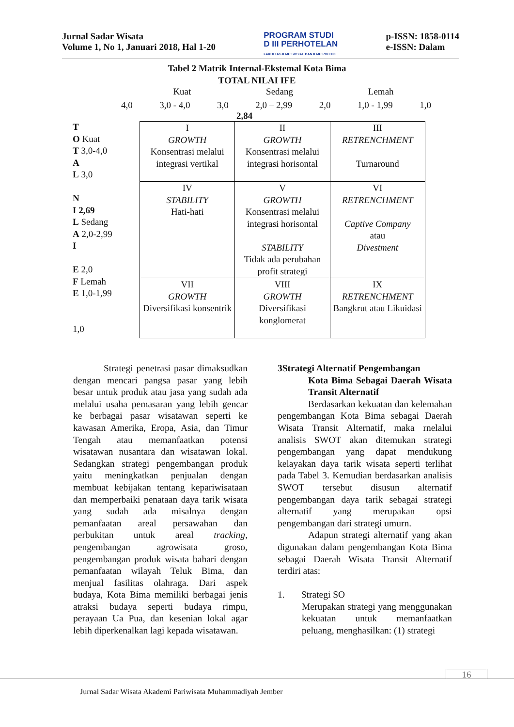Jurnal Sadar Wisata
Volume 1, No 1, Januari 2018, Hal 1-20
PROGRAM STUDI
D III PERHOTELAN
FAKULTAS ILMU SOSIAL DAN ILMU POLITIK
p-ISSN: 1858-0114
e-ISSN: Dalam
Tabel 2 Matrik Internal-Ekstemal Kota Bima
TOTAL NILAI IFE
Kuat Sedang Lemah
4,0 3,0 - 4,0 3,0 2,0 – 2,99 2,0 1,0 - 1,99 1,0
2,84
T
O Kuat
T 3,0-4,0
A
L 3,0
N
I 2,69
L Sedang
A 2,0-2,99
I
E 2,0
F Lemah
E 1,0-1,99
1,0
| I GROWTH Konsentrasi melalui integrasi vertikal | II GROWTH Konsentrasi melalui integrasi horisontal | III RETRENCHMENT Turnaround |
| IV STABILITY Hati-hati | V GROWTH Konsentrasi melalui integrasi horisontal STABILITY Tidak ada perubahan profit strategi | VI RETRENCHMENT Captive Company atau Divestment |
| VII GROWTH Diversifikasi konsentrik | VIII GROWTH Diversifikasi konglomerat | IX RETRENCHMENT Bangkrut atau Likuidasi |
Strategi penetrasi pasar dimaksudkan dengan mencari pangsa pasar yang lebih besar untuk produk atau jasa yang sudah ada melalui usaha pemasaran yang lebih gencar ke berbagai pasar wisatawan seperti ke kawasan Amerika, Eropa, Asia, dan Timur Tengah atau memanfaatkan potensi wisatawan nusantara dan wisatawan lokal. Sedangkan strategi pengembangan produk yaitu meningkatkan penjualan dengan membuat kebijakan tentang kepariwisataan dan memperbaiki penataan daya tarik wisata yang sudah ada misalnya dengan pemanfaatan areal persawahan dan perbukitan untuk areal tracking, pengembangan agrowisata groso, pengembangan produk wisata bahari dengan pemanfaatan wilayah Teluk Bima, dan menjual fasilitas olahraga. Dari aspek budaya, Kota Bima memiliki berbagai jenis atraksi budaya seperti budaya rimpu, perayaan Ua Pua, dan kesenian lokal agar lebih diperkenalkan lagi kepada wisatawan.
3Strategi Alternatif Pengembangan
Kota Bima Sebagai Daerah Wisata Transit Alternatif
Berdasarkan kekuatan dan kelemahan pengembangan Kota Bima sebagai Daerah Wisata Transit Alternatif, maka rnelalui analisis SWOT akan ditemukan strategi pengembangan yang dapat mendukung kelayakan daya tarik wisata seperti terlihat pada Tabel 3. Kemudian berdasarkan analisis SWOT tersebut disusun alternatif pengembangan daya tarik sebagai strategi alternatif yang merupakan opsi pengembangan dari strategi umurn.
Adapun strategi alternatif yang akan digunakan dalam pengembangan Kota Bima sebagai Daerah Wisata Transit Alternatif terdiri atas:
1. Strategi SO
Merupakan strategi yang menggunakan kekuatan untuk memanfaatkan peluang, menghasilkan: (1) strategi
16
Jurnal Sadar Wisata Akademi Pariwisata Muhammadiyah Jember